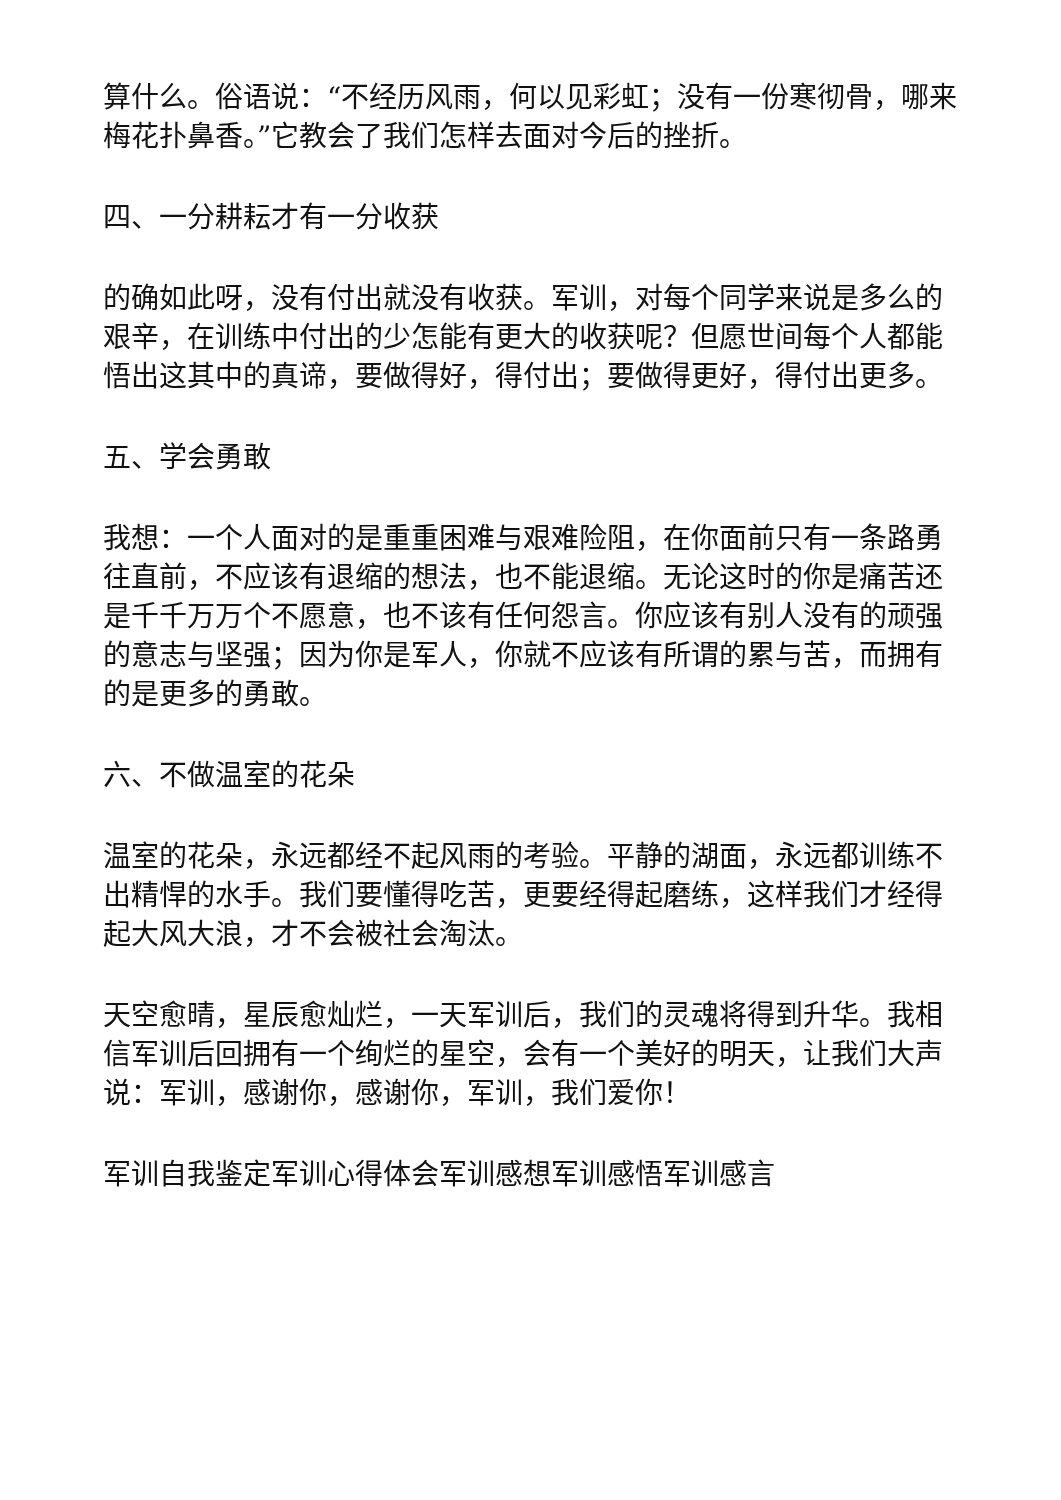算什么。俗语说：“不经历风雨，何以见彩虹；没有一份寒彻骨，哪来梅花扑鼻香。”它教会了我们怎样去面对今后的挫折。
四、一分耕耘才有一分收获
的确如此呀，没有付出就没有收获。军训，对每个同学来说是多么的艰辛，在训练中付出的少怎能有更大的收获呢？但愿世间每个人都能悟出这其中的真谛，要做得好，得付出；要做得更好，得付出更多。
五、学会勇敢
我想：一个人面对的是重重困难与艰难险阻，在你面前只有一条路勇往直前，不应该有退缩的想法，也不能退缩。无论这时的你是痛苦还是千千万万个不愿意，也不该有任何怨言。你应该有别人没有的顽强的意志与坚强；因为你是军人，你就不应该有所谓的累与苦，而拥有的是更多的勇敢。
六、不做温室的花朵
温室的花朵，永远都经不起风雨的考验。平静的湖面，永远都训练不出精悍的水手。我们要懂得吃苦，更要经得起磨练，这样我们才经得起大风大浪，才不会被社会淘汰。
天空愈晴，星辰愈灿烂，一天军训后，我们的灵魂将得到升华。我相信军训后回拥有一个绚烂的星空，会有一个美好的明天，让我们大声说：军训，感谢你，感谢你，军训，我们爱你！
军训自我鉴定军训心得体会军训感想军训感悟军训感言